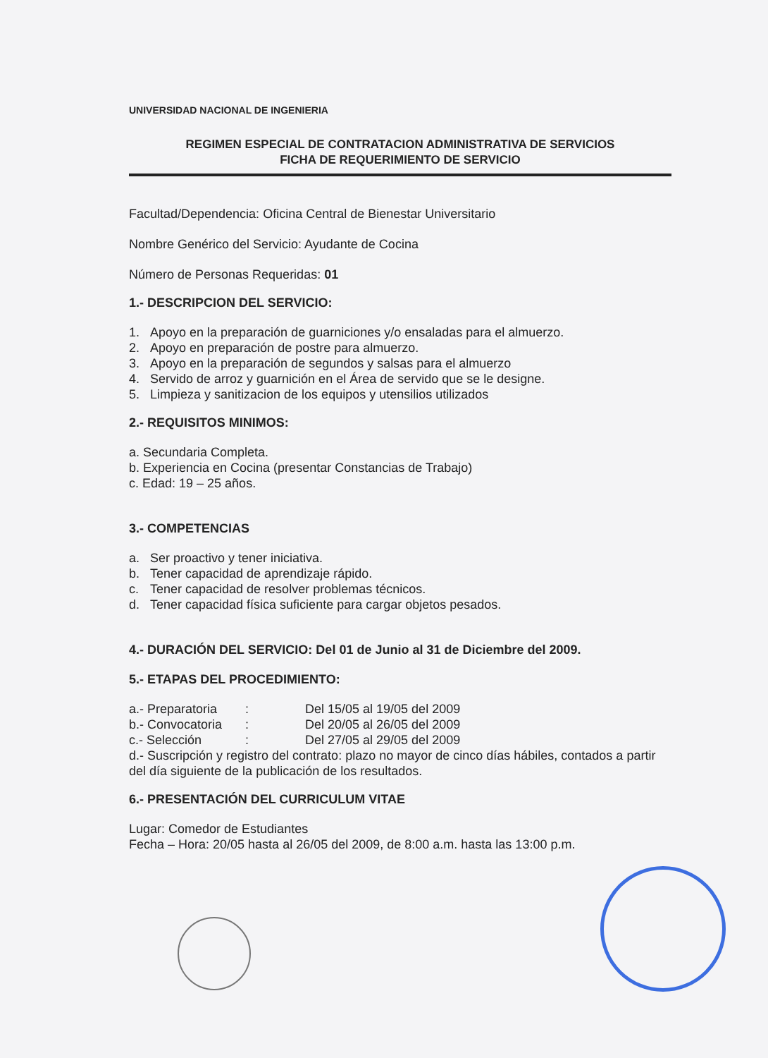UNIVERSIDAD NACIONAL DE INGENIERIA
REGIMEN ESPECIAL DE CONTRATACION ADMINISTRATIVA DE SERVICIOS
FICHA DE REQUERIMIENTO DE SERVICIO
Facultad/Dependencia: Oficina Central de Bienestar Universitario
Nombre Genérico del Servicio: Ayudante de Cocina
Número de Personas Requeridas: 01
1.- DESCRIPCION DEL SERVICIO:
1. Apoyo en la preparación de guarniciones y/o ensaladas para el almuerzo.
2. Apoyo en preparación de postre para almuerzo.
3. Apoyo en la preparación de segundos y salsas para el almuerzo
4. Servido de arroz y guarnición en el Área de servido que se le designe.
5. Limpieza y sanitizacion de los equipos y utensilios utilizados
2.- REQUISITOS MINIMOS:
a. Secundaria Completa.
b. Experiencia en Cocina (presentar Constancias de Trabajo)
c. Edad: 19 – 25 años.
3.- COMPETENCIAS
a. Ser proactivo y tener iniciativa.
b. Tener capacidad de aprendizaje rápido.
c. Tener capacidad de resolver problemas técnicos.
d. Tener capacidad física suficiente para cargar objetos pesados.
4.- DURACIÓN DEL SERVICIO: Del 01 de Junio al 31 de Diciembre del 2009.
5.- ETAPAS DEL PROCEDIMIENTO:
a.- Preparatoria: Del 15/05 al 19/05 del 2009
b.- Convocatoria: Del 20/05 al 26/05 del 2009
c.- Selección: Del 27/05 al 29/05 del 2009
d.- Suscripción y registro del contrato: plazo no mayor de cinco días hábiles, contados a partir del día siguiente de la publicación de los resultados.
6.- PRESENTACIÓN DEL CURRICULUM VITAE
Lugar: Comedor de Estudiantes
Fecha – Hora: 20/05 hasta al 26/05 del 2009, de 8:00 a.m. hasta las 13:00 p.m.